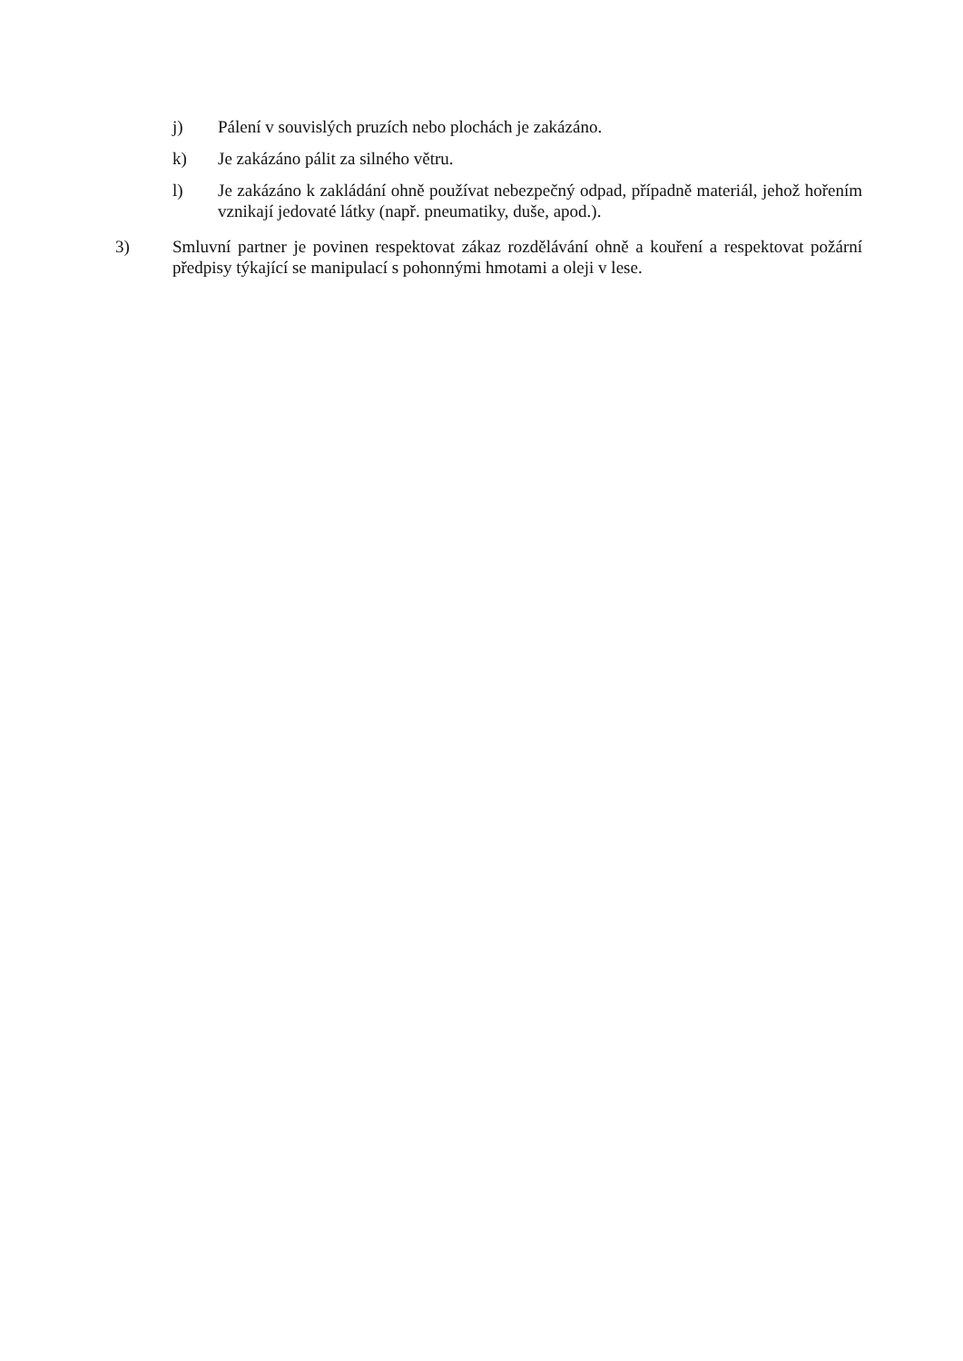j) Pálení v souvislých pruzích nebo plochách je zakázáno.
k) Je zakázáno pálit za silného větru.
l) Je zakázáno k zakládání ohně používat nebezpečný odpad, případně materiál, jehož hořením vznikají jedovaté látky (např. pneumatiky, duše, apod.).
3) Smluvní partner je povinen respektovat zákaz rozdělávání ohně a kouření a respektovat požární předpisy týkající se manipulací s pohonnými hmotami a oleji v lese.